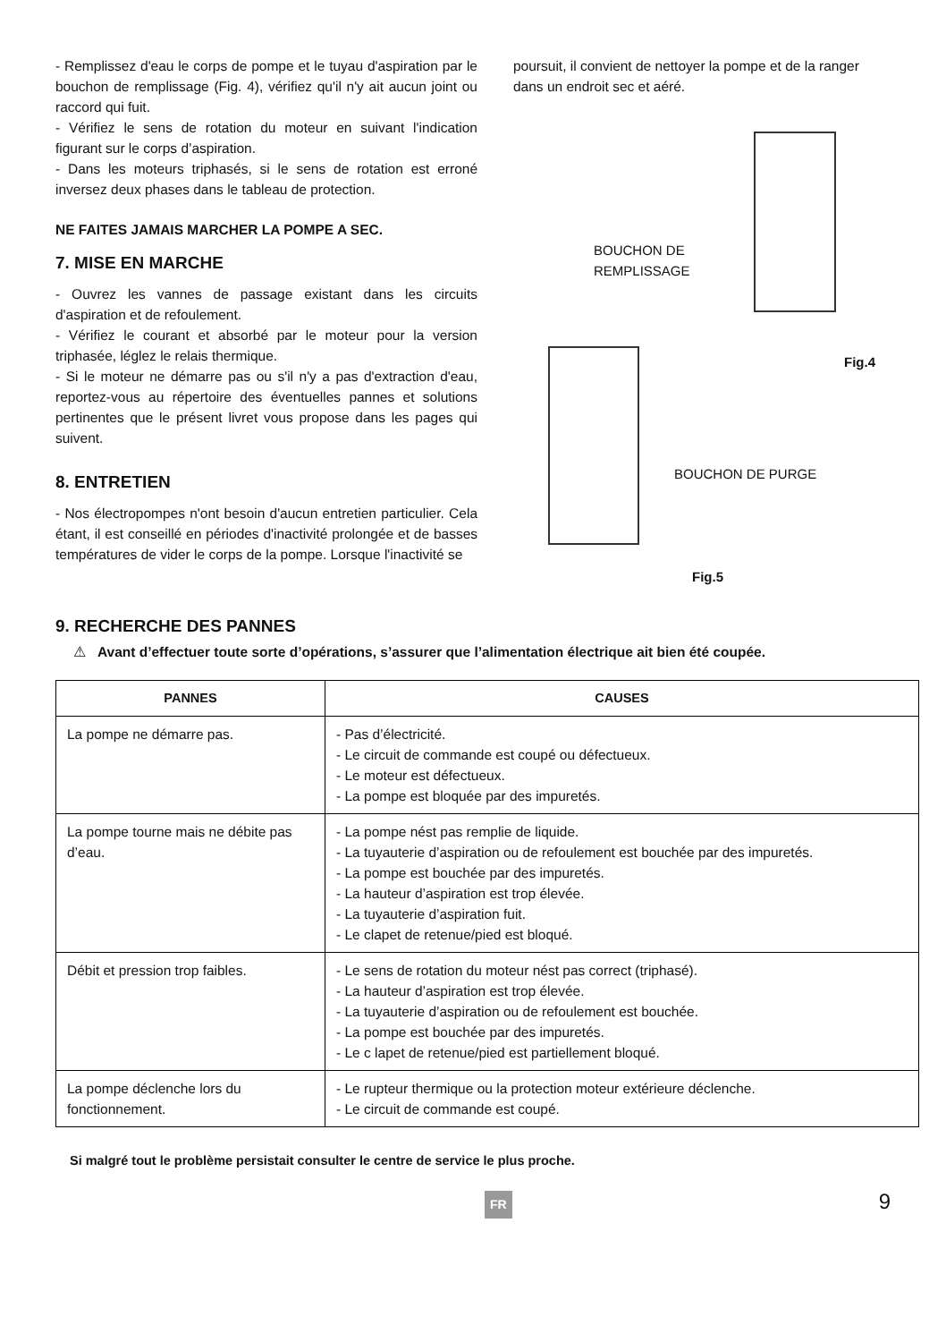- Remplissez d'eau le corps de pompe et le tuyau d'aspiration par le bouchon de remplissage (Fig. 4), vérifiez qu'il n'y ait aucun joint ou raccord qui fuit.
- Vérifiez le sens de rotation du moteur en suivant l'indication figurant sur le corps d’aspiration.
- Dans les moteurs triphasés, si le sens de rotation est erroné inversez deux phases dans le tableau de protection.
NE FAITES JAMAIS MARCHER LA POMPE A SEC.
7. MISE EN MARCHE
- Ouvrez les vannes de passage existant dans les circuits d'aspiration et de refoulement.
- Vérifiez le courant et absorbé par le moteur pour la version triphasée, léglez le relais thermique.
- Si le moteur ne démarre pas ou s'il n'y a pas d'extraction d'eau, reportez-vous au répertoire des éventuelles pannes et solutions pertinentes que le présent livret vous propose dans les pages qui suivent.
8. ENTRETIEN
- Nos électropompes n'ont besoin d'aucun entretien particulier. Cela étant, il est conseillé en périodes d'inactivité prolongée et de basses températures de vider le corps de la pompe. Lorsque l'inactivité se
poursuit, il convient de nettoyer la pompe et de la ranger dans un endroit sec et aéré.
BOUCHON DE
REMPLISSAGE
Fig.4
BOUCHON DE PURGE
Fig.5
9. RECHERCHE DES PANNES
⚠ Avant d’effectuer toute sorte d’opérations, s’assurer que l’alimentation électrique ait bien été coupée.
| PANNES | CAUSES |
| --- | --- |
| La pompe ne démarre pas. | - Pas d’électricité. - Le circuit de commande est coupé ou défectueux. - Le moteur est défectueux. - La pompe est bloquée par des impuretés. |
| La pompe tourne mais ne débite pas d’eau. | - La pompe nést pas remplie de liquide. - La tuyauterie d’aspiration ou de refoulement est bouchée par des impuretés. - La pompe est bouchée par des impuretés. - La hauteur d’aspiration est trop élevée. - La tuyauterie d’aspiration fuit. - Le clapet de retenue/pied est bloqué. |
| Débit et pression trop faibles. | - Le sens de rotation du moteur nést pas correct (triphasé). - La hauteur d’aspiration est trop élevée. - La tuyauterie d’aspiration ou de refoulement est bouchée. - La pompe est bouchée par des impuretés. - Le c lapet de retenue/pied est partiellement bloqué. |
| La pompe déclenche lors du fonctionnement. | - Le rupteur thermique ou la protection moteur extérieure déclenche. - Le circuit de commande est coupé. |
Si malgré tout le problème persistait consulter le centre de service le plus proche.
FR 9